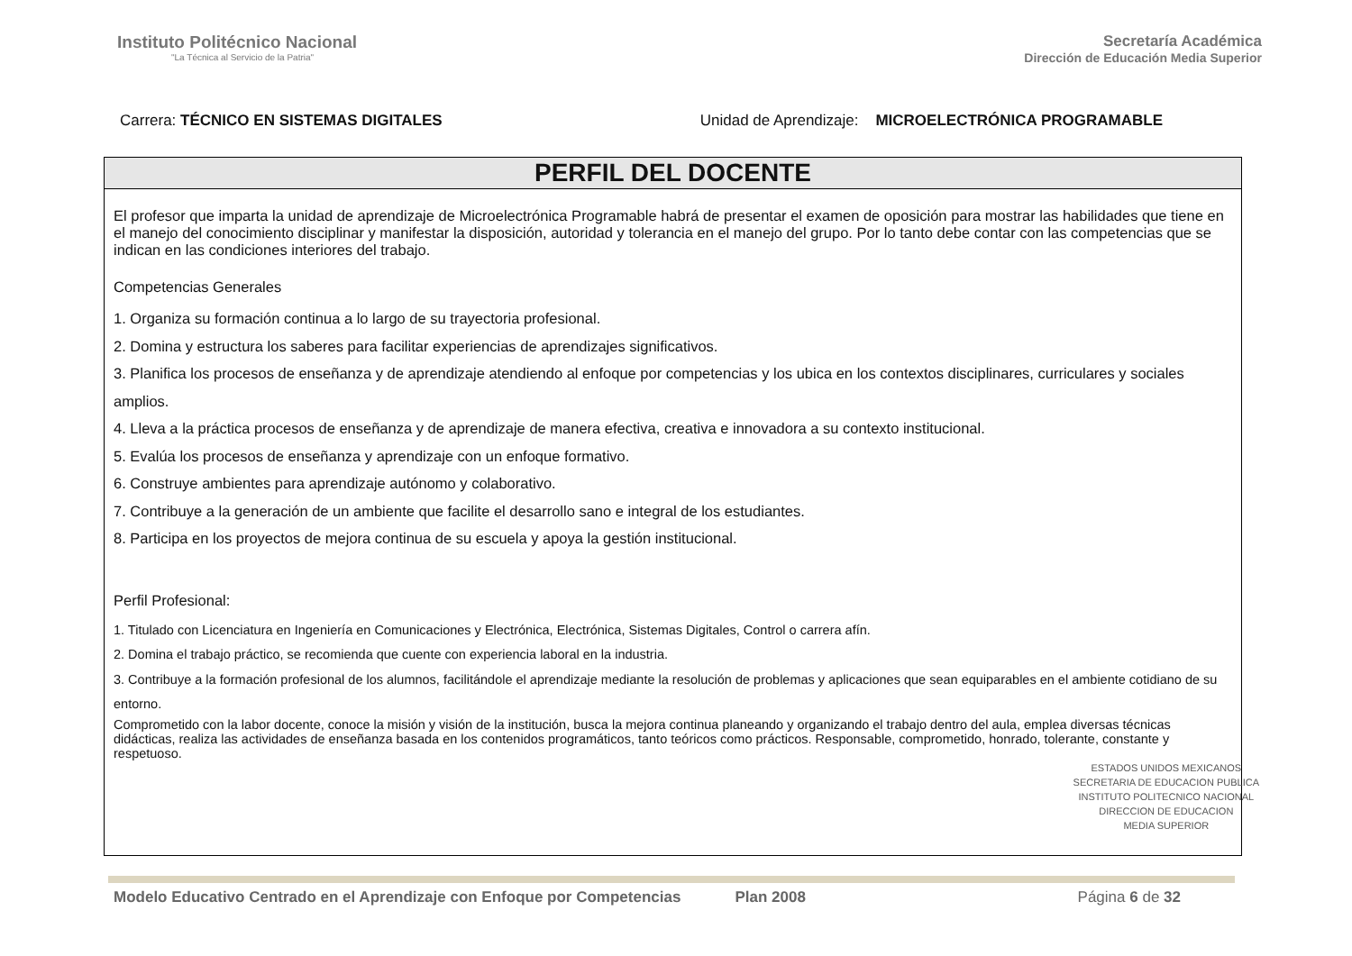Instituto Politécnico Nacional
"La Técnica al Servicio de la Patria"
Secretaría Académica
Dirección de Educación Media Superior
Carrera: TÉCNICO EN SISTEMAS DIGITALES
Unidad de Aprendizaje: MICROELECTRÓNICA PROGRAMABLE
PERFIL DEL DOCENTE
El profesor que imparta la unidad de aprendizaje de Microelectrónica Programable habrá de presentar el examen de oposición para mostrar las habilidades que tiene en el manejo del conocimiento disciplinar y manifestar la disposición, autoridad y tolerancia en el manejo del grupo. Por lo tanto debe contar con las competencias que se indican en las condiciones interiores del trabajo.
Competencias Generales
1. Organiza su formación continua a lo largo de su trayectoria profesional.
2. Domina y estructura los saberes para facilitar experiencias de aprendizajes significativos.
3. Planifica los procesos de enseñanza y de aprendizaje atendiendo al enfoque por competencias y los ubica en los contextos disciplinares, curriculares y sociales amplios.
4. Lleva a la práctica procesos de enseñanza y de aprendizaje de manera efectiva, creativa e innovadora a su contexto institucional.
5. Evalúa los procesos de enseñanza y aprendizaje con un enfoque formativo.
6. Construye ambientes para aprendizaje autónomo y colaborativo.
7. Contribuye a la generación de un ambiente que facilite el desarrollo sano e integral de los estudiantes.
8. Participa en los proyectos de mejora continua de su escuela y apoya la gestión institucional.
Perfil Profesional:
1. Titulado con Licenciatura en Ingeniería en Comunicaciones y Electrónica, Electrónica, Sistemas Digitales, Control o carrera afín.
2. Domina el trabajo práctico, se recomienda que cuente con experiencia laboral en la industria.
3. Contribuye a la formación profesional de los alumnos, facilitándole el aprendizaje mediante la resolución de problemas y aplicaciones que sean equiparables en el ambiente cotidiano de su entorno.
Comprometido con la labor docente, conoce la misión y visión de la institución, busca la mejora continua planeando y organizando el trabajo dentro del aula, emplea diversas técnicas didácticas, realiza las actividades de enseñanza basada en los contenidos programáticos, tanto teóricos como prácticos. Responsable, comprometido, honrado, tolerante, constante y respetuoso.
ESTADOS UNIDOS MEXICANOS
SECRETARIA DE EDUCACION PUBLICA
INSTITUTO POLITECNICO NACIONAL
DIRECCION DE EDUCACION
MEDIA SUPERIOR
Modelo Educativo Centrado en el Aprendizaje con Enfoque por Competencias Plan 2008 Página 6 de 32